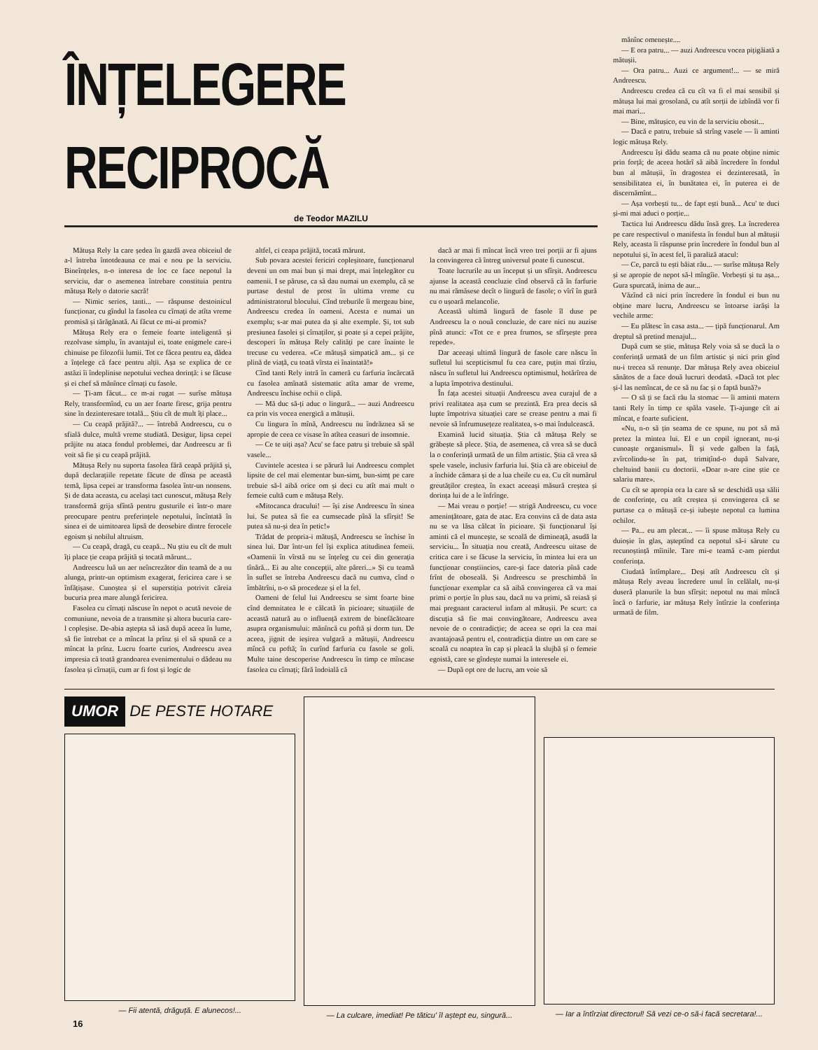ÎNȚELEGERE RECIPROCĂ
de Teodor MAZILU
Mătușa Rely la care ședea în gazdă avea obiceiul de a-l întreba întotdeauna ce mai e nou pe la serviciu. Bineînțeles, n-o interesa de loc ce face nepotul la serviciu, dar o asemenea întrebare constituia pentru mătușa Rely o datorie sacră!
— Nimic serios, tanti... — răspunse destoinicul funcționar, cu gîndul la fasolea cu cîrnați de atîta vreme promisă și tărăgănată. Ai făcut ce mi-ai promis?
Mătușa Rely era o femeie foarte inteligentă și rezolvase simplu, în avantajul ei, toate enigmele care-i chinuise pe filozofii lumii. Tot ce făcea pentru ea, dădea a înțelege că face pentru alții. Așa se explica de ce astăzi îi îndeplinise nepotului vechea dorință: i se făcuse și ei chef să mănînce cîrnați cu fasole.
— Ți-am făcut... ce m-ai rugat — surîse mătușa Rely, transformînd, cu un aer foarte firesc, grija pentru sine în dezinteresare totală... Știu cît de mult îți place...
— Cu ceapă prăjită?... — întrebă Andreescu, cu o sfială dulce, multă vreme studiată. Desigur, lipsa cepei prăjite nu ataca fondul problemei, dar Andreescu ar fi voit să fie și cu ceapă prăjită.
Mătușa Rely nu suporta fasolea fără ceapă prăjită și, după declarațiile repetate făcute de dînsa pe această temă, lipsa cepei ar transforma fasolea într-un nonsens. Și de data aceasta, cu același tact cunoscut, mătușa Rely transformă grija sfîntă pentru gusturile ei într-o mare preocupare pentru preferințele nepotului, încîntată în sinea ei de uimitoarea lipsă de deosebire dintre ferocele egoism și nobilul altruism.
— Cu ceapă, dragă, cu ceapă... Nu știu eu cît de mult îți place ție ceapa prăjită și tocată mărunt...
Andreescu luă un aer neîncrezător din teamă de a nu alunga, printr-un optimism exagerat, fericirea care i se înfățișase. Cunoștea și el superstiția potrivit căreia bucuria prea mare alungă fericirea.
Fasolea cu cîrnați născuse în nepot o acută nevoie de comuniune, nevoia de a transmite și altora bucuria care-l copleșise. De-abia aștepta să iasă după aceea în lume, să fie întrebat ce a mîncat la prînz și el să spună ce a mîncat la prînz. Lucru foarte curios, Andreescu avea impresia că toată grandoarea evenimentului o dădeau nu fasolea și cîrnații, cum ar fi fost și logic de
altfel, ci ceapa prăjită, tocată mărunt.
Sub povara acestei fericiri copleșitoare, funcționarul deveni un om mai bun și mai drept, mai înțelegător cu oamenii. I se păruse, ca să dau numai un exemplu, că se purtase destul de prost în ultima vreme cu administratorul blocului. Cînd treburile îi mergeau bine, Andreescu credea în oameni. Acesta e numai un exemplu; s-ar mai putea da și alte exemple. Și, tot sub presiunea fasolei și cîrnaților, și poate și a cepei prăjite, descoperi în mătușa Rely calități pe care înainte le trecuse cu vederea. «Ce mătușă simpatică am... și ce plină de viață, cu toată vîrsta ei înaintată!»
Cînd tanti Rely intră în cameră cu farfuria încărcată cu fasolea amînată sistematic atîta amar de vreme, Andreescu închise ochii o clipă.
— Mă duc să-ți aduc o lingură... — auzi Andreescu ca prin vis vocea energică a mătușii.
Cu lingura în mînă, Andreescu nu îndrăznea să se apropie de ceea ce visase în atîtea ceasuri de insomnie.
— Ce te uiți așa? Acu' se face patru și trebuie să spăl vasele...
Cuvintele acestea i se părură lui Andreescu complet lipsite de cel mai elementar bun-simț, bun-simț pe care trebuie să-l aibă orice om și deci cu atît mai mult o femeie cultă cum e mătușa Rely.
«Mitocanca dracului! — își zise Andreescu în sinea lui. Se putea să fie ea cumsecade pînă la sfîrșit! Se putea să nu-și dea în petic!»
Trădat de propria-i mătușă, Andreescu se închise în sinea lui. Dar într-un fel își explica atitudinea femeii. «Oamenii în vîrstă nu se înțeleg cu cei din generația tînără... Ei au alte concepții, alte păreri...» Și cu teamă în suflet se întreba Andreescu dacă nu cumva, cînd o îmbătrîni, n-o să procedeze și el la fel.
Oameni de felul lui Andreescu se simt foarte bine cînd demnitatea le e călcată în picioare; situațiile de această natură au o influență extrem de binefăcătoare asupra organismului: mănîncă cu poftă și dorm tun. De aceea, jignit de ieșirea vulgară a mătușii, Andreescu mîncă cu poftă; în curînd farfuria cu fasole se goli. Multe taine descoperise Andreescu în timp ce mîncase fasolea cu cîrnați; fără îndoială că
dacă ar mai fi mîncat încă vreo trei porții ar fi ajuns la convingerea că întreg universul poate fi cunoscut.
Toate lucrurile au un început și un sfîrșit. Andreescu ajunse la această concluzie cînd observă că în farfurie nu mai rămăsese decît o lingură de fasole; o vîrî în gură cu o ușoară melancolie.
Această ultimă lingură de fasole îl duse pe Andreescu la o nouă concluzie, de care nici nu auzise pînă atunci: «Tot ce e prea frumos, se sfîrșește prea repede».
Dar aceeași ultimă lingură de fasole care născu în sufletul lui scepticismul fu cea care, puțin mai tîrziu, născu în sufletul lui Andreescu optimismul, hotărîrea de a lupta împotriva destinului.
În fața acestei situații Andreescu avea curajul de a privi realitatea așa cum se prezintă. Era prea decis să lupte împotriva situației care se crease pentru a mai fi nevoie să înfrumusețeze realitatea, s-o mai îndulcească.
Examină lucid situația. Știa că mătușa Rely se grăbește să plece. Știa, de asemenea, că vrea să se ducă la o conferință urmată de un film artistic. Știa că vrea să spele vasele, inclusiv farfuria lui. Știa că are obiceiul de a închide cămara și de a lua cheile cu ea. Cu cît numărul greutăților creștea, în exact aceeași măsură creștea și dorința lui de a le înfrînge.
— Mai vreau o porție! — strigă Andreescu, cu voce amenințătoare, gata de atac. Era convins că de data asta nu se va lăsa călcat în picioare. Și funcționarul își aminti că el muncește, se scoală de dimineață, asudă la serviciu... În situația nou creată, Andreescu uitase de critica care i se făcuse la serviciu, în mintea lui era un funcționar conștiincios, care-și face datoria pînă cade frînt de oboseală. Și Andreescu se preschimbă în funcționar exemplar ca să aibă convingerea că va mai primi o porție în plus sau, dacă nu va primi, să reiasă și mai pregnant caracterul infam al mătușii. Pe scurt: ca discuția să fie mai convingătoare, Andreescu avea nevoie de o contradicție; de aceea se opri la cea mai avantajoasă pentru el, contradicția dintre un om care se scoală cu noaptea în cap și pleacă la slujbă și o femeie egoistă, care se gîndește numai la interesele ei.
— După opt ore de lucru, am voie să
mănînc omenește....
— E ora patru... — auzi Andreescu vocea pițigăiată a mătușii.
— Ora patru... Auzi ce argument!... — se miră Andreescu.
Andreescu credea că cu cît va fi el mai sensibil și mătușa lui mai grosolană, cu atît sorții de izbîndă vor fi mai mari...
— Bine, mătușico, eu vin de la serviciu obosit...
— Dacă e patru, trebuie să strîng vasele — îi aminti logic mătușa Rely.
Andreescu își dădu seama că nu poate obține nimic prin forță; de aceea hotărî să aibă încredere în fondul bun al mătușii, în dragostea ei dezinteresată, în sensibilitatea ei, în bunătatea ei, în puterea ei de discernămînt...
— Așa vorbești tu... de fapt ești bună... Acu' te duci și-mi mai aduci o porție...
Tactica lui Andreescu dădu însă greș. La încrederea pe care respectivul o manifesta în fondul bun al mătușii Rely, aceasta îi răspunse prin încredere în fondul bun al nepotului și, în acest fel, îi paraliză atacul:
— Ce, parcă tu ești băiat rău... — surîse mătușa Rely și se apropie de nepot să-l mîngîie. Vorbești și tu așa... Gura spurcată, inima de aur...
Văzînd că nici prin încredere în fondul ei bun nu obține mare lucru, Andreescu se întoarse iarăși la vechile arme:
— Eu plătesc în casa asta... — țipă funcționarul. Am dreptul să pretind menajul...
După cum se știe, mătușa Rely voia să se ducă la o conferință urmată de un film artistic și nici prin gînd nu-i trecea să renunțe. Dar mătușa Rely avea obiceiul sănătos de a face două lucruri deodată. «Dacă tot plec și-l las nemîncat, de ce să nu fac și o faptă bună?»
— O să ți se facă rău la stomac — îi aminti matern tanti Rely în timp ce spăla vasele. Ți-ajunge cît ai mîncat, e foarte suficient.
«Nu, n-o să țin seama de ce spune, nu pot să mă pretez la mintea lui. El e un copil ignorant, nu-și cunoaște organismul». Îl și vede galben la față, zvîrcolindu-se în pat, trimițînd-o după Salvare, cheltuind banii cu doctorii. «Doar n-are cine știe ce salariu mare».
Cu cît se apropia ora la care să se deschidă ușa sălii de conferințe, cu atît creștea și convingerea că se purtase ca o mătușă ce-și iubește nepotul ca lumina ochilor.
— Pa... eu am plecat... — îi spuse mătușa Rely cu duioșie în glas, așteptînd ca nepotul să-i sărute cu recunoștință mîinile. Tare mi-e teamă c-am pierdut conferința.
Ciudată întîmplare... Deși atît Andreescu cît și mătușa Rely aveau încredere unul în celălalt, nu-și duseră planurile la bun sfîrșit: nepotul nu mai mîncă încă o farfurie, iar mătușa Rely întîrzie la conferința urmată de film.
UMOR DE PESTE HOTARE
— Fii atentă, drăguță. E alunecos!...
— La culcare, imediat! Pe tăticu' îl aștept eu, singură...
— Iar a întîrziat directorul! Să vezi ce-o să-i facă secretara!...
16